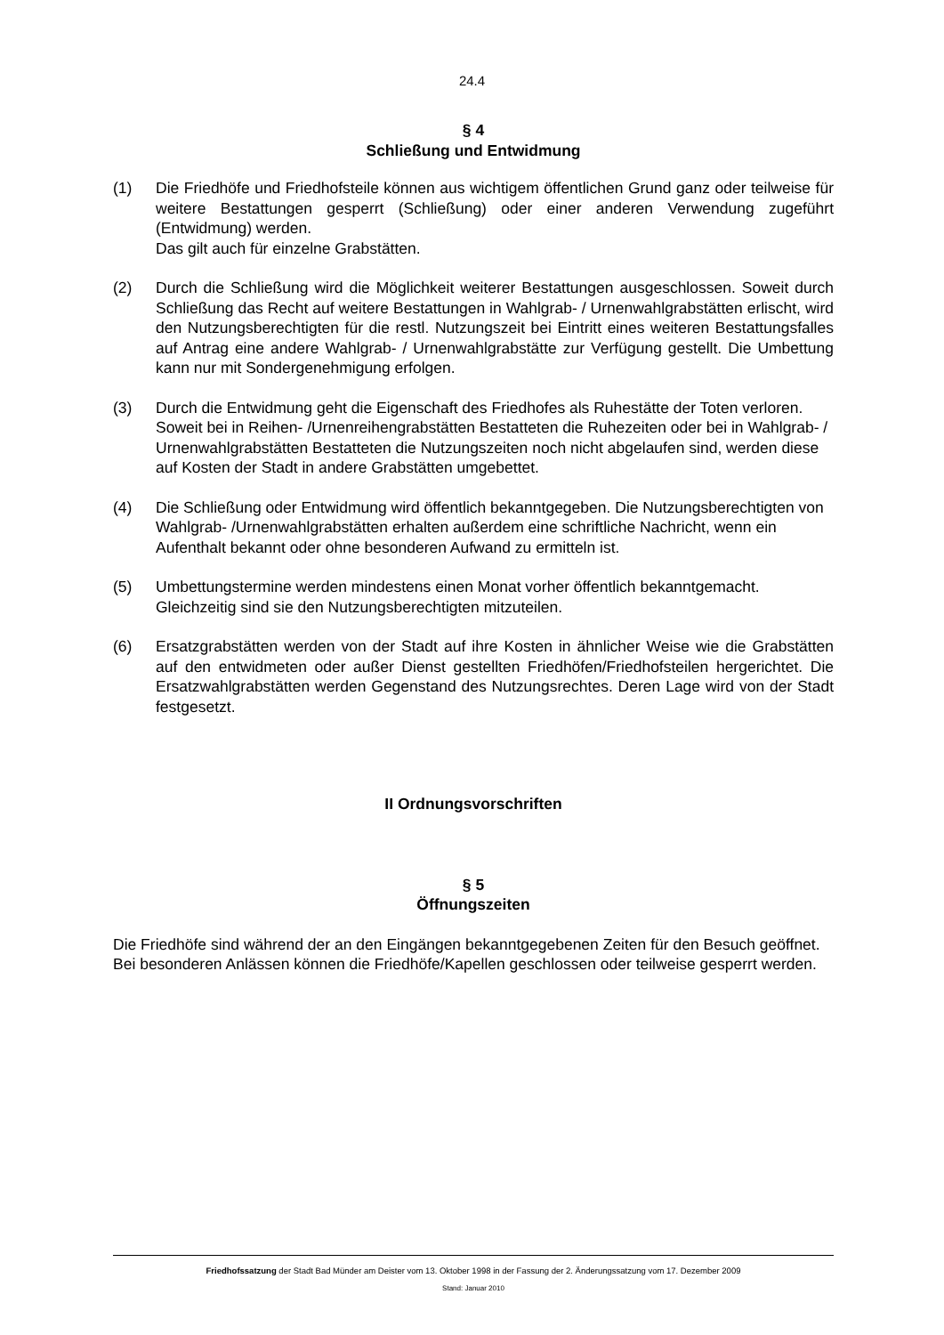24.4
§ 4
Schließung und Entwidmung
(1) Die Friedhöfe und Friedhofsteile können aus wichtigem öffentlichen Grund ganz oder teilweise für weitere Bestattungen gesperrt (Schließung) oder einer anderen Verwendung zugeführt (Entwidmung) werden.
Das gilt auch für einzelne Grabstätten.
(2) Durch die Schließung wird die Möglichkeit weiterer Bestattungen ausgeschlossen. Soweit durch Schließung das Recht auf weitere Bestattungen in Wahlgrab- / Urnenwahlgrabstätten erlischt, wird den Nutzungsberechtigten für die restl. Nutzungszeit bei Eintritt eines weiteren Bestattungsfalles auf Antrag eine andere Wahlgrab- / Urnenwahlgrabstätte zur Verfügung gestellt. Die Umbettung kann nur mit Sondergenehmigung erfolgen.
(3) Durch die Entwidmung geht die Eigenschaft des Friedhofes als Ruhestätte der Toten verloren. Soweit bei in Reihen- /Urnenreihengrabstätten Bestatteten die Ruhezeiten oder bei in Wahlgrab- / Urnenwahlgrabstätten Bestatteten die Nutzungszeiten noch nicht abgelaufen sind, werden diese auf Kosten der Stadt in andere Grabstätten umgebettet.
(4) Die Schließung oder Entwidmung wird öffentlich bekanntgegeben. Die Nutzungsberechtigten von Wahlgrab- /Urnenwahlgrabstätten erhalten außerdem eine schriftliche Nachricht, wenn ein Aufenthalt bekannt oder ohne besonderen Aufwand zu ermitteln ist.
(5) Umbettungstermine werden mindestens einen Monat vorher öffentlich bekanntgemacht. Gleichzeitig sind sie den Nutzungsberechtigten mitzuteilen.
(6) Ersatzgrabstätten werden von der Stadt auf ihre Kosten in ähnlicher Weise wie die Grabstätten auf den entwidmeten oder außer Dienst gestellten Friedhöfen/Friedhofsteilen hergerichtet. Die Ersatzwahlgrabstätten werden Gegenstand des Nutzungsrechtes. Deren Lage wird von der Stadt festgesetzt.
II Ordnungsvorschriften
§ 5
Öffnungszeiten
Die Friedhöfe sind während der an den Eingängen bekanntgegebenen Zeiten für den Besuch geöffnet.
Bei besonderen Anlässen können die Friedhöfe/Kapellen geschlossen oder teilweise gesperrt werden.
Friedhofssatzung der Stadt Bad Münder am Deister vom 13. Oktober 1998 in der Fassung der 2. Änderungssatzung vom 17. Dezember 2009
Stand: Januar 2010